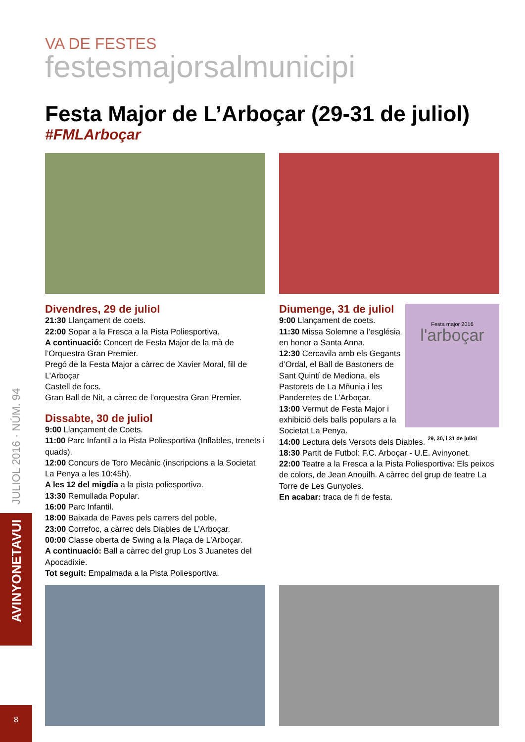JULIOL 2016 · NÚM. 94
AVINYONETAVUI
8
VA DE FESTES
festesmajorsalmunicipi
Festa Major de L’Arboçar (29-31 de juliol)
#FMLArboçar
Divendres, 29 de juliol
21:30 Llançament de coets.
22:00 Sopar a la Fresca a la Pista Poliesportiva.
A continuació: Concert de Festa Major de la mà de l’Orquestra Gran Premier.
Pregó de la Festa Major a càrrec de Xavier Moral, fill de L’Arboçar
Castell de focs.
Gran Ball de Nit, a càrrec de l’orquestra Gran Premier.
Dissabte, 30 de juliol
9:00 Llançament de Coets.
11:00 Parc Infantil a la Pista Poliesportiva (Inflables, trenets i quads).
12:00 Concurs de Toro Mecànic (inscripcions a la Societat La Penya a les 10:45h).
A les 12 del migdia a la pista poliesportiva.
13:30 Remullada Popular.
16:00 Parc Infantil.
18:00 Baixada de Paves pels carrers del poble.
23:00 Correfoc, a càrrec dels Diables de L’Arboçar.
00:00 Classe oberta de Swing a la Plaça de L’Arboçar.
A continuació: Ball a càrrec del grup Los 3 Juanetes del Apocadixie.
Tot seguit: Empalmada a la Pista Poliesportiva.
Festa major 2016
l'arboçar
29, 30, i 31 de juliol
Diumenge, 31 de juliol
9:00 Llançament de coets.
11:30 Missa Solemne a l’església en honor a Santa Anna.
12:30 Cercavila amb els Gegants d’Ordal, el Ball de Bastoners de Sant Quintí de Mediona, els Pastorets de La Mñunia i les Panderetes de L’Arboçar.
13:00 Vermut de Festa Major i exhibició dels balls populars a la Societat La Penya.
14:00 Lectura dels Versots dels Diables.
18:30 Partit de Futbol: F.C. Arboçar - U.E. Avinyonet.
22:00 Teatre a la Fresca a la Pista Poliesportiva: Els peixos de colors, de Jean Anouilh. A càrrec del grup de teatre La Torre de Les Gunyoles.
En acabar: traca de fi de festa.